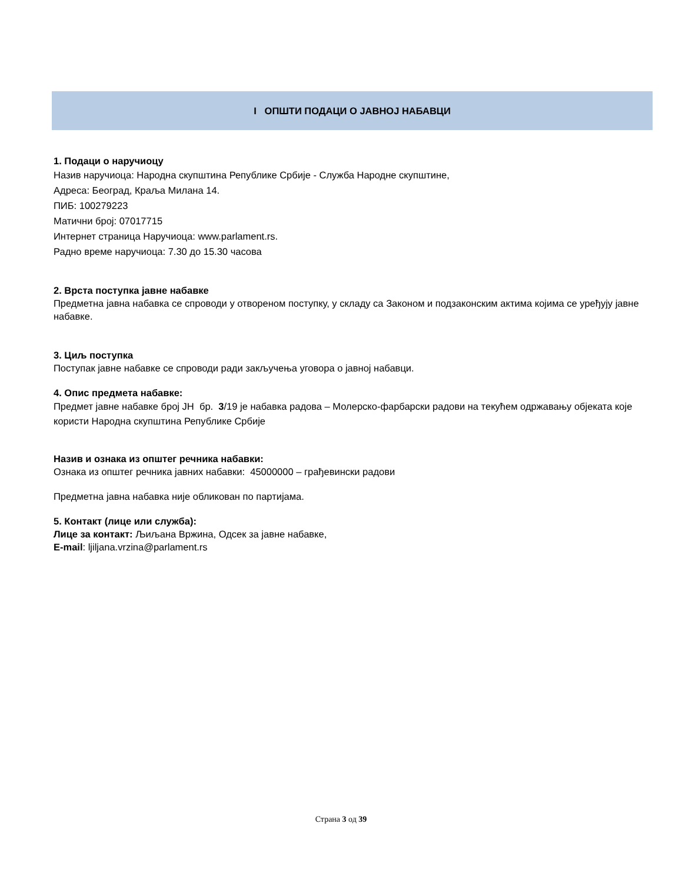I ОПШТИ ПОДАЦИ О ЈАВНОЈ НАБАВЦИ
1. Подаци о наручиоцу
Назив наручиоца: Народна скупштина Републике Србије - Служба Народне скупштине,
Адреса: Београд, Краља Милана 14.
ПИБ: 100279223
Матични број: 07017715
Интернет страница Наручиоца: www.parlament.rs.
Радно време наручиоца: 7.30 до 15.30 часова
2. Врста поступка јавне набавке
Предметна јавна набавка се спроводи у отвореном поступку, у складу са Законом и подзаконским актима којима се уређују јавне набавке.
3. Циљ поступка
Поступак јавне набавке се спроводи ради закључења уговора о јавној набавци.
4. Опис предмета набавке:
Предмет јавне набавке број ЈН бр. 3/19 је набавка радова – Молерско-фарбарски радови на текућем одржавању објеката које користи Народна скупштина Републике Србије
Назив и ознака из општег речника набавки:
Ознака из општег речника јавних набавки: 45000000 – грађевински радови
Предметна јавна набавка није обликован по партијама.
5. Контакт (лице или служба):
Лице за контакт: Љиљана Вржина, Одсек за јавне набавке,
E-mail: ljiljana.vrzina@parlament.rs
Страна 3 од 39